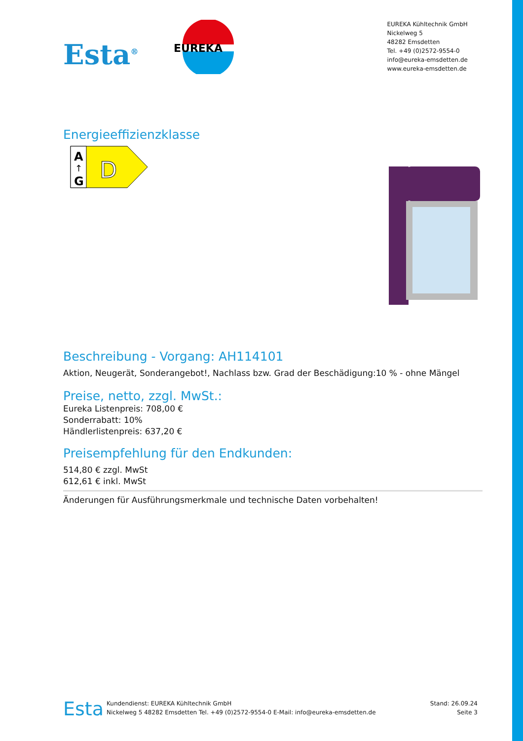Esta<sup>®</sup>
EUREKA
EUREKA Kühltechnik GmbH
Nickelweg 5
48282 Emsdetten
Tel. +49 (0)2572-9554-0
info@eureka-emsdetten.de
www.eureka-emsdetten.de
Energieeffizienzklasse
A
↑
G
D
Beschreibung - Vorgang: AH114101
Aktion, Neugerät, Sonderangebot!, Nachlass bzw. Grad der Beschädigung:10 % - ohne Mängel
Preise, netto, zzgl. MwSt.:
Eureka Listenpreis: 708,00 €
Sonderrabatt: 10%
Händlerlistenpreis: 637,20 €
Preisempfehlung für den Endkunden:
514,80 € zzgl. MwSt
612,61 € inkl. MwSt
Änderungen für Ausführungsmerkmale und technische Daten vorbehalten!
Esta
Kundendienst: EUREKA Kühltechnik GmbH
Nickelweg 5 48282 Emsdetten Tel. +49 (0)2572-9554-0 E-Mail: info@eureka-emsdetten.de
Stand: 26.09.24
Seite 3